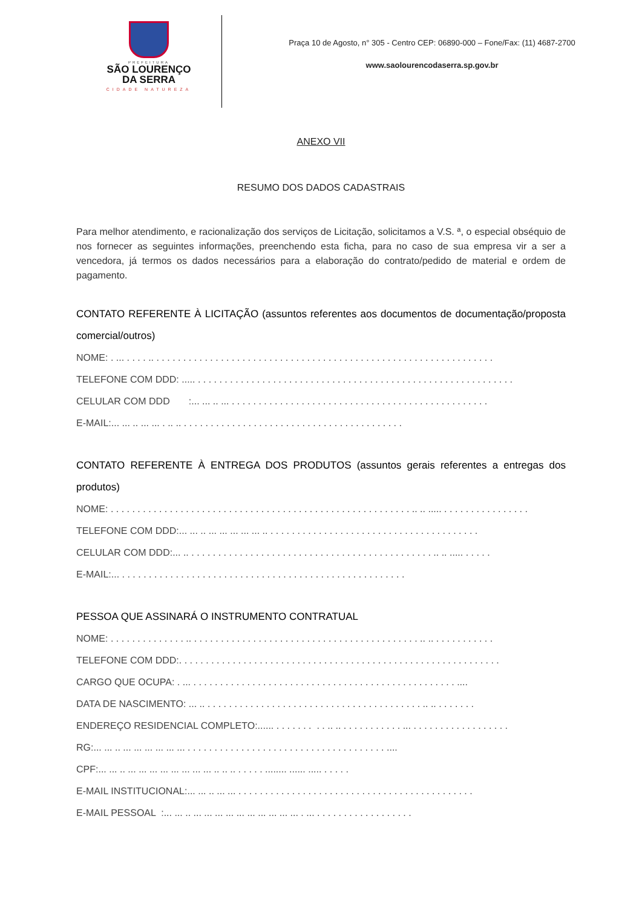PREFEITURA
SÃO LOURENÇO
DA SERRA
CIDADE NATUREZA
Praça 10 de Agosto, n° 305 - Centro CEP: 06890-000 – Fone/Fax: (11) 4687-2700
www.saolourencodaserra.sp.gov.br
ANEXO VII
RESUMO DOS DADOS CADASTRAIS
Para melhor atendimento, e racionalização dos serviços de Licitação, solicitamos a V.S. ª, o especial obséquio de nos fornecer as seguintes informações, preenchendo esta ficha, para no caso de sua empresa vir a ser a vencedora, já termos os dados necessários para a elaboração do contrato/pedido de material e ordem de pagamento.
CONTATO REFERENTE À LICITAÇÃO (assuntos referentes aos documentos de documentação/proposta comercial/outros)
NOME: . ... . . . . .. . . . . . . . . . . . . . . . . . . . . . . . . . . . . . . . . . . . . . . . . . . . . . . . . . . . . . . . . . . . . . . .
TELEFONE COM DDD: ..... . . . . . . . . . . . . . . . . . . . . . . . . . . . . . . . . . . . . . . . . . . . . . . . . . . . . . . . . . . .
CELULAR COM DDD :... ... .. ... . . . . . . . . . . . . . . . . . . . . . . . . . . . . . . . . . . . . . . . . . . . . . . . .
E-MAIL:... ... .. ... ... . .. .. . . . . . . . . . . . . . . . . . . . . . . . . . . . . . . . . . . . . . . . . .
CONTATO REFERENTE À ENTREGA DOS PRODUTOS (assuntos gerais referentes a entregas dos produtos)
NOME: . . . . . . . . . . . . . . . . . . . . . . . . . . . . . . . . . . . . . . . . . . . . . . . . . . . . . . . . .. .. ..... . . . . . . . . . . . . . . . .
TELEFONE COM DDD:... ... .. ... ... ... ... ... .. . . . . . . . . . . . . . . . . . . . . . . . . . . . . . . . . . . . . . . .
CELULAR COM DDD:... .. . . . . . . . . . . . . . . . . . . . . . . . . . . . . . . . . . . . . . . . . . . . . . .. .. ..... . . . . .
E-MAIL:... . . . . . . . . . . . . . . . . . . . . . . . . . . . . . . . . . . . . . . . . . . . . . . . . . . . . .
PESSOA QUE ASSINARÁ O INSTRUMENTO CONTRATUAL
NOME: . . . . . . . . . . . . . . .. . . . . . . . . . . . . . . . . . . . . . . . . . . . . . . . . . . . . . . . . . . .. .. . . . . . . . . . . .
TELEFONE COM DDD:. . . . . . . . . . . . . . . . . . . . . . . . . . . . . . . . . . . . . . . . . . . . . . . . . . . . . . . . . . . .
CARGO QUE OCUPA: . ... . . . . . . . . . . . . . . . . . . . . . . . . . . . . . . . . . . . . . . . . . . . . . . . . . ....
DATA DE NASCIMENTO: ... .. . . . . . . . . . . . . . . . . . . . . . . . . . . . . . . . . . . . . . . . . .. .. . . . . . . .
ENDEREÇO RESIDENCIAL COMPLETO:...... . . . . . . . . . .. .. . . . . . . . . . . . ... . . . . . . . . . . . . . . . . . .
RG:... ... .. ... ... ... ... ... ... . . . . . . . . . . . . . . . . . . . . . . . . . . . . . . . . . . . . . ....
CPF:... ... .. ... ... ... ... ... ... ... ... .. .. .. . . . . . ........ ...... ..... . . . . .
E-MAIL INSTITUCIONAL:... ... .. ... ... . . . . . . . . . . . . . . . . . . . . . . . . . . . . . . . . . . . . . . . . . . . .
E-MAIL PESSOAL :... ... .. ... ... ... ... ... ... ... ... ... ... . ... . . . . . . . . . . . . . . . . . .